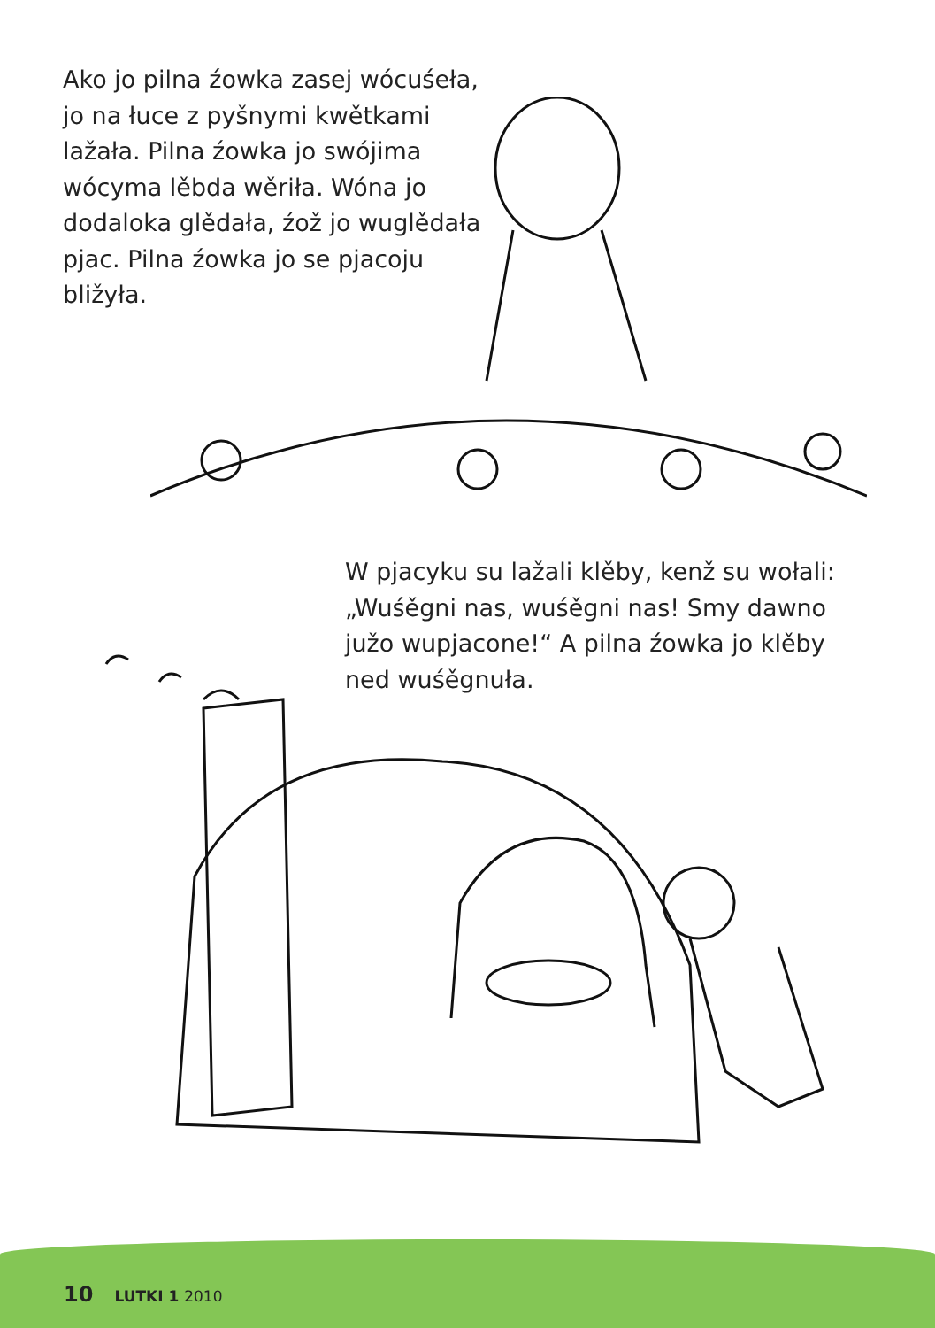Ako jo pilna źowka zasej wócuśeła, jo na łuce z pyšnymi kwětkami lažała. Pilna źowka jo swójima wócyma lěbda wěriła. Wóna jo dodaloka glědała, źož jo wuglědała pjac. Pilna źowka jo se pjacoju bližyła.
W pjacyku su lažali klěby, kenž su wołali: „Wuśěgni nas, wuśěgni nas! Smy dawno južo wupjacone!“ A pilna źowka jo klěby ned wuśěgnuła.
10 LUTKI 1 2010